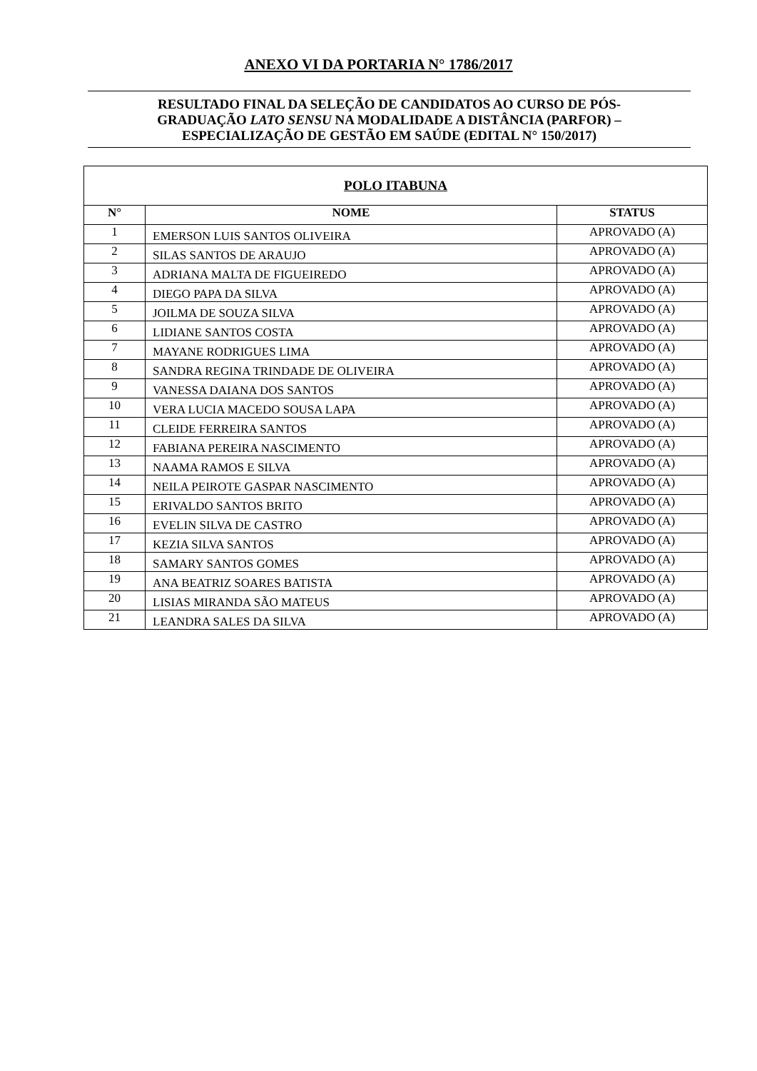ANEXO VI DA PORTARIA N° 1786/2017
RESULTADO FINAL DA SELEÇÃO DE CANDIDATOS AO CURSO DE PÓS-
GRADUAÇÃO LATO SENSU NA MODALIDADE A DISTÂNCIA (PARFOR) –
ESPECIALIZAÇÃO DE GESTÃO EM SAÚDE (EDITAL N° 150/2017)
| POLO ITABUNA | | |
| --- | --- | --- |
| N° | NOME | STATUS |
| 1 | EMERSON LUIS SANTOS OLIVEIRA | APROVADO (A) |
| 2 | SILAS SANTOS DE ARAUJO | APROVADO (A) |
| 3 | ADRIANA MALTA DE FIGUEIREDO | APROVADO (A) |
| 4 | DIEGO PAPA DA SILVA | APROVADO (A) |
| 5 | JOILMA DE SOUZA SILVA | APROVADO (A) |
| 6 | LIDIANE SANTOS COSTA | APROVADO (A) |
| 7 | MAYANE RODRIGUES LIMA | APROVADO (A) |
| 8 | SANDRA REGINA TRINDADE DE OLIVEIRA | APROVADO (A) |
| 9 | VANESSA DAIANA DOS SANTOS | APROVADO (A) |
| 10 | VERA LUCIA MACEDO SOUSA LAPA | APROVADO (A) |
| 11 | CLEIDE FERREIRA SANTOS | APROVADO (A) |
| 12 | FABIANA PEREIRA NASCIMENTO | APROVADO (A) |
| 13 | NAAMA RAMOS E SILVA | APROVADO (A) |
| 14 | NEILA PEIROTE GASPAR NASCIMENTO | APROVADO (A) |
| 15 | ERIVALDO SANTOS BRITO | APROVADO (A) |
| 16 | EVELIN SILVA DE CASTRO | APROVADO (A) |
| 17 | KEZIA SILVA SANTOS | APROVADO (A) |
| 18 | SAMARY SANTOS GOMES | APROVADO (A) |
| 19 | ANA BEATRIZ SOARES BATISTA | APROVADO (A) |
| 20 | LISIAS MIRANDA SÃO MATEUS | APROVADO (A) |
| 21 | LEANDRA SALES DA SILVA | APROVADO (A) |